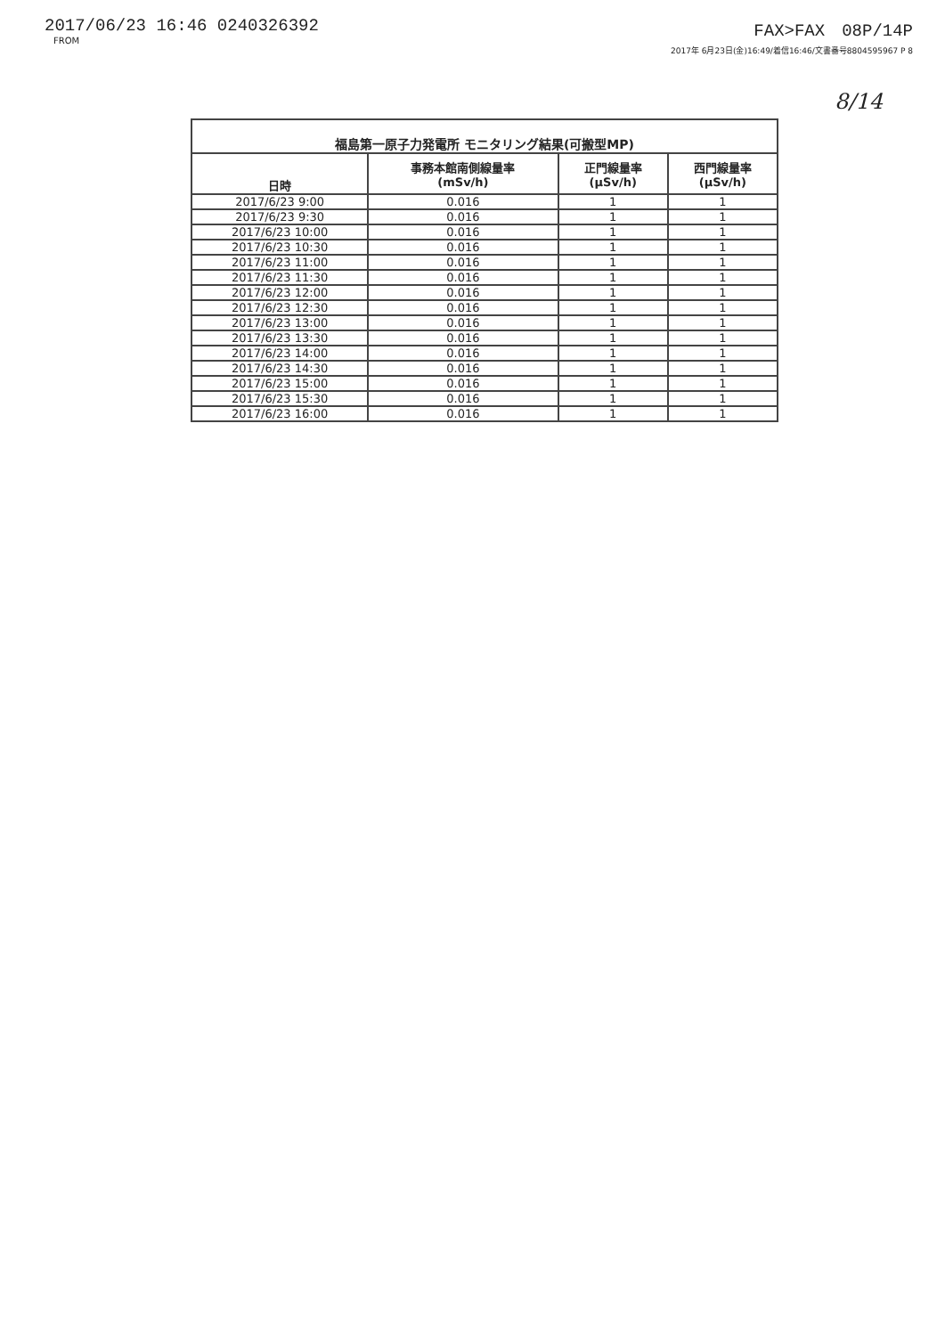2017/06/23 16:46 0240326392
FROM
FAX>FAX　08P/14P
2017年 6月23日(金)16:49/着信16:46/文書番号8804595967 P 8
8/14
| 福島第一原子力発電所 モニタリング結果(可搬型MP) | | | |
| --- | --- | --- | --- |
| 日時 | 事務本館南側線量率 (mSv/h) | 正門線量率 (μSv/h) | 西門線量率 (μSv/h) |
| 2017/6/23 9:00 | 0.016 | 1 | 1 |
| 2017/6/23 9:30 | 0.016 | 1 | 1 |
| 2017/6/23 10:00 | 0.016 | 1 | 1 |
| 2017/6/23 10:30 | 0.016 | 1 | 1 |
| 2017/6/23 11:00 | 0.016 | 1 | 1 |
| 2017/6/23 11:30 | 0.016 | 1 | 1 |
| 2017/6/23 12:00 | 0.016 | 1 | 1 |
| 2017/6/23 12:30 | 0.016 | 1 | 1 |
| 2017/6/23 13:00 | 0.016 | 1 | 1 |
| 2017/6/23 13:30 | 0.016 | 1 | 1 |
| 2017/6/23 14:00 | 0.016 | 1 | 1 |
| 2017/6/23 14:30 | 0.016 | 1 | 1 |
| 2017/6/23 15:00 | 0.016 | 1 | 1 |
| 2017/6/23 15:30 | 0.016 | 1 | 1 |
| 2017/6/23 16:00 | 0.016 | 1 | 1 |